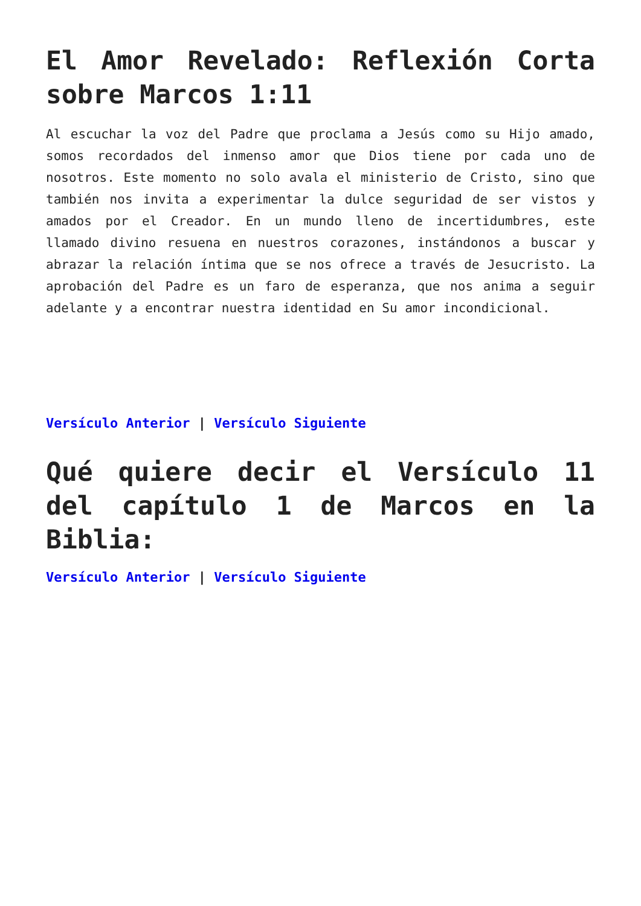El Amor Revelado: Reflexión Corta sobre Marcos 1:11
Al escuchar la voz del Padre que proclama a Jesús como su Hijo amado, somos recordados del inmenso amor que Dios tiene por cada uno de nosotros. Este momento no solo avala el ministerio de Cristo, sino que también nos invita a experimentar la dulce seguridad de ser vistos y amados por el Creador. En un mundo lleno de incertidumbres, este llamado divino resuena en nuestros corazones, instándonos a buscar y abrazar la relación íntima que se nos ofrece a través de Jesucristo. La aprobación del Padre es un faro de esperanza, que nos anima a seguir adelante y a encontrar nuestra identidad en Su amor incondicional.
Versículo Anterior | Versículo Siguiente
Qué quiere decir el Versículo 11 del capítulo 1 de Marcos en la Biblia:
Versículo Anterior | Versículo Siguiente